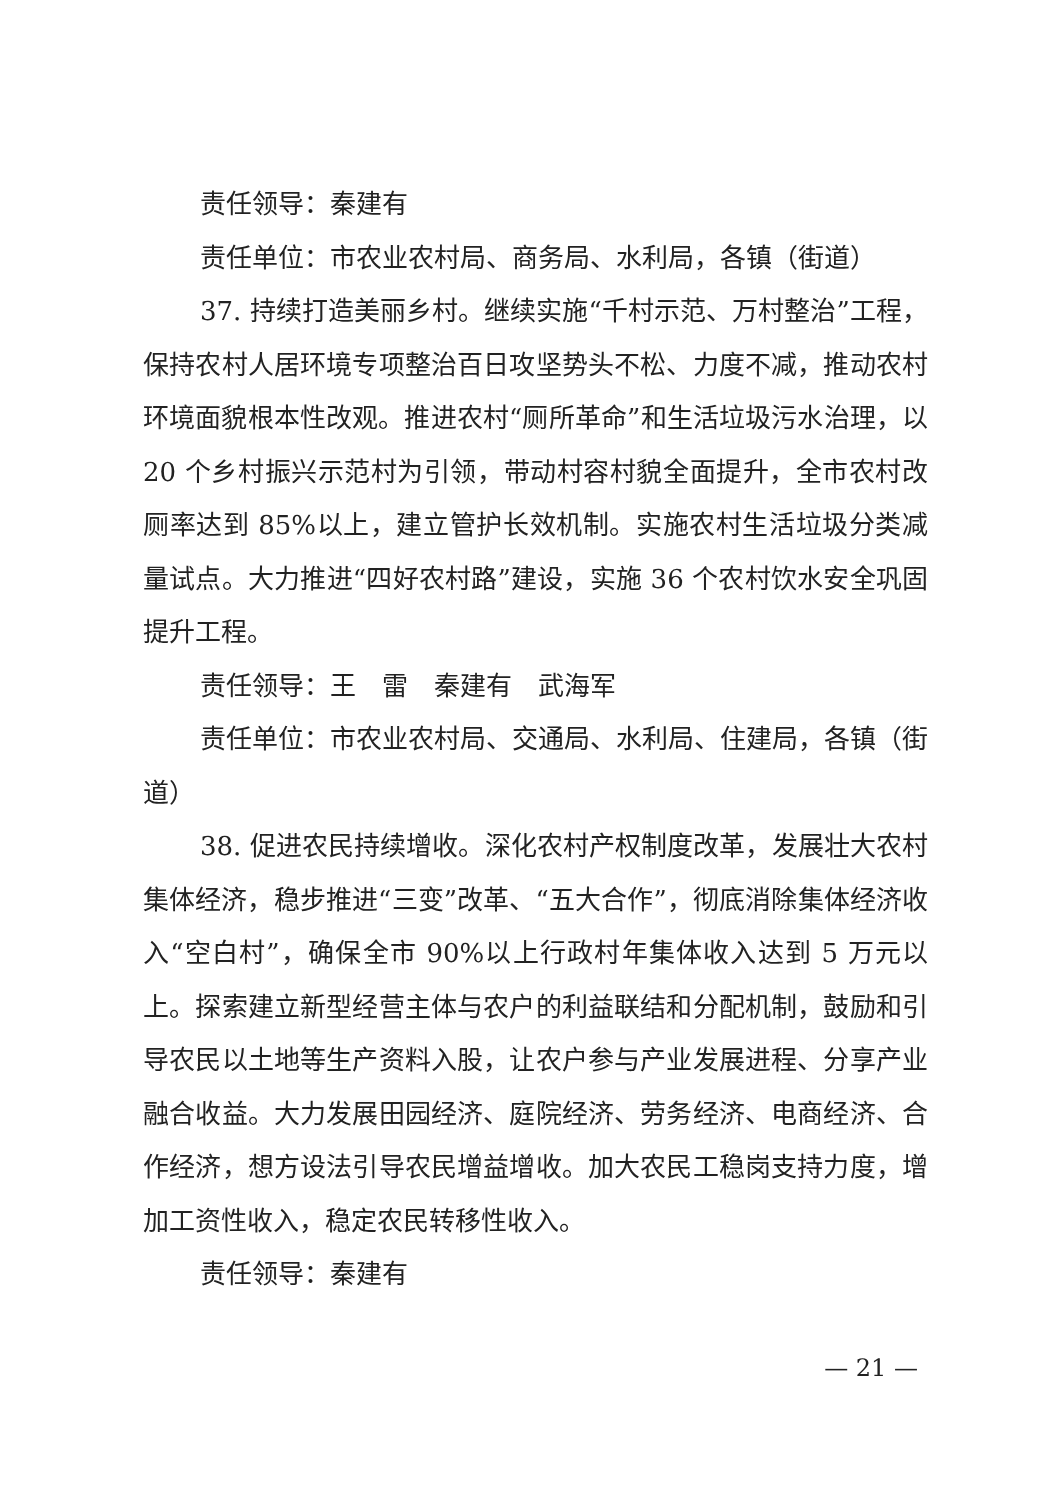责任领导：秦建有
责任单位：市农业农村局、商务局、水利局，各镇（街道）
37. 持续打造美丽乡村。继续实施“千村示范、万村整治”工程，保持农村人居环境专项整治百日攻坚势头不松、力度不减，推动农村环境面貌根本性改观。推进农村“厕所革命”和生活垃圾污水治理，以 20 个乡村振兴示范村为引领，带动村容村貌全面提升，全市农村改厕率达到 85%以上，建立管护长效机制。实施农村生活垃圾分类减量试点。大力推进“四好农村路”建设，实施 36 个农村饮水安全巩固提升工程。
责任领导：王　雷　秦建有　武海军
责任单位：市农业农村局、交通局、水利局、住建局，各镇（街道）
38. 促进农民持续增收。深化农村产权制度改革，发展壮大农村集体经济，稳步推进“三变”改革、“五大合作”，彻底消除集体经济收入“空白村”，确保全市 90%以上行政村年集体收入达到 5 万元以上。探索建立新型经营主体与农户的利益联结和分配机制，鼓励和引导农民以土地等生产资料入股，让农户参与产业发展进程、分享产业融合收益。大力发展田园经济、庭院经济、劳务经济、电商经济、合作经济，想方设法引导农民增益增收。加大农民工稳岗支持力度，增加工资性收入，稳定农民转移性收入。
责任领导：秦建有
— 21 —